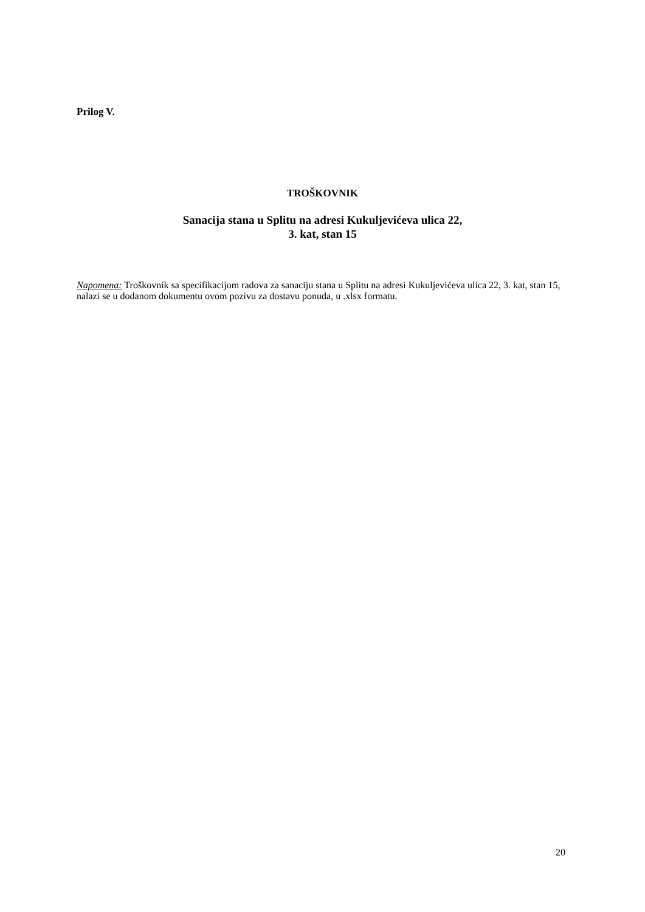Prilog V.
TROŠKOVNIK
Sanacija stana u Splitu na adresi Kukuljevićeva ulica 22,
3. kat, stan 15
Napomena: Troškovnik sa specifikacijom radova za sanaciju stana u Splitu na adresi Kukuljevićeva ulica 22, 3. kat, stan 15, nalazi se u dodanom dokumentu ovom pozivu za dostavu ponuda, u .xlsx formatu.
20